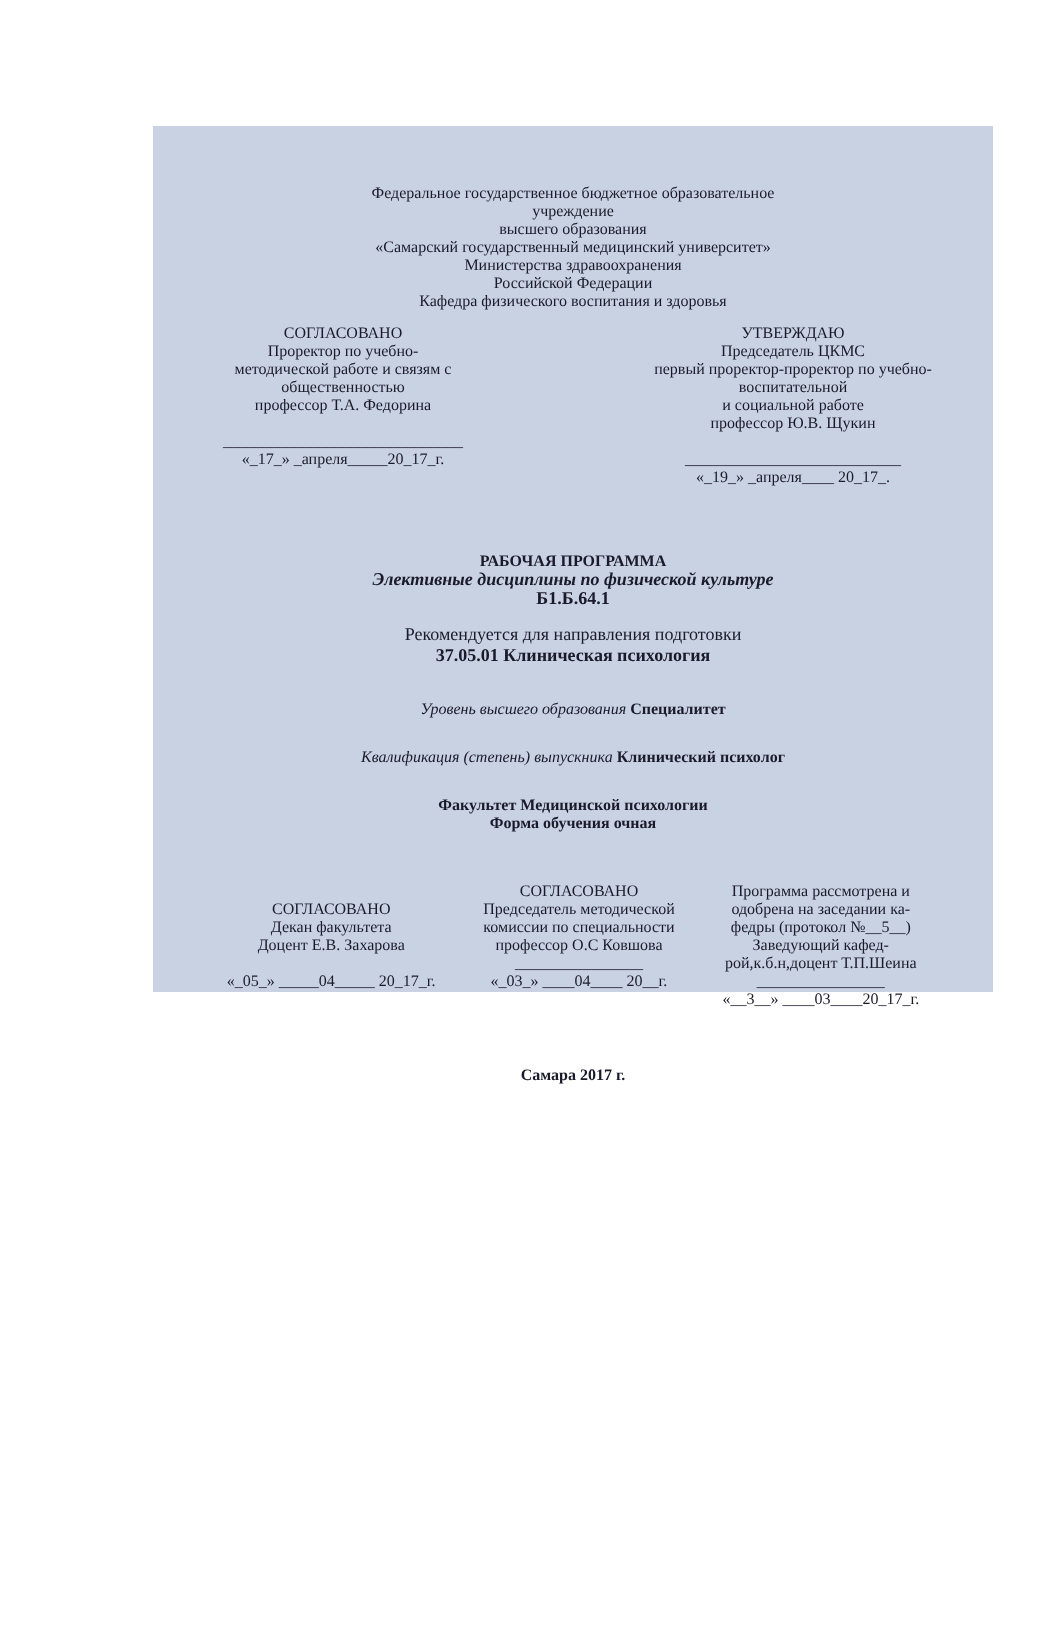Федеральное государственное бюджетное образовательное
учреждение
высшего образования
«Самарский государственный медицинский университет»
Министерства здравоохранения
Российской Федерации
Кафедра физического воспитания и здоровья
СОГЛАСОВАНО
Проректор по учебно-
методической работе и связям с
общественностью
профессор Т.А. Федорина
______________________________
«_17_» _апреля_____20_17_г.
УТВЕРЖДАЮ
Председатель ЦКМС
первый проректор-проректор по учебно-
воспитательной
и социальной работе
профессор Ю.В. Щукин
___________________________
«_19_» _апреля____ 20_17_.
РАБОЧАЯ ПРОГРАММА
Элективные дисциплины по физической культуре
Б1.Б.64.1
Рекомендуется для направления подготовки
37.05.01 Клиническая психология
Уровень высшего образования Специалитет
Квалификация (степень) выпускника Клинический психолог
Факультет Медицинской психологии
Форма обучения очная
СОГЛАСОВАНО
Декан факультета
Доцент Е.В. Захарова
«_05_» _____04_____ 20_17_г.
СОГЛАСОВАНО
Председатель методической
комиссии по специальности
профессор О.С Ковшова
________________
«_03_» ____04____ 20__г.
Программа рассмотрена и
одобрена на заседании ка-
федры (протокол №__5__)
Заведующий кафед-
рой,к.б.н,доцент Т.П.Шеина
________________
«__3__» ____03____20_17_г.
Самара 2017 г.